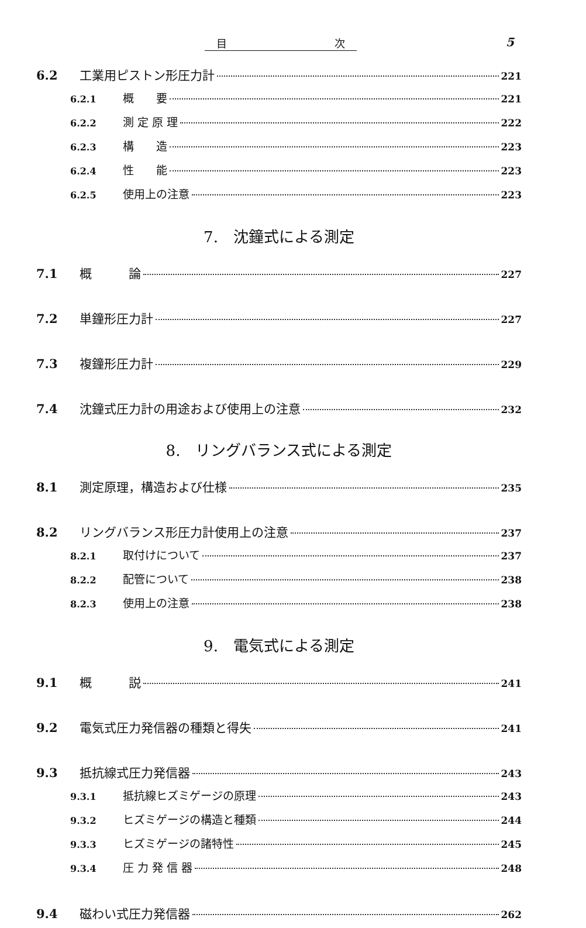目 次 5
6.2 工業用ピストン形圧力計 221
6.2.1 概　　要 221
6.2.2 測 定 原 理 222
6.2.3 構　　造 223
6.2.4 性　　能 223
6.2.5 使用上の注意 223
7.　沈鐘式による測定
7.1 概　　　論 227
7.2 単鐘形圧力計 227
7.3 複鐘形圧力計 229
7.4 沈鐘式圧力計の用途および使用上の注意 232
8.　リングバランス式による測定
8.1 測定原理，構造および仕様 235
8.2 リングバランス形圧力計使用上の注意 237
8.2.1 取付けについて 237
8.2.2 配管について 238
8.2.3 使用上の注意 238
9.　電気式による測定
9.1 概　　　説 241
9.2 電気式圧力発信器の種類と得失 241
9.3 抵抗線式圧力発信器 243
9.3.1 抵抗線ヒズミゲージの原理 243
9.3.2 ヒズミゲージの構造と種類 244
9.3.3 ヒズミゲージの諸特性 245
9.3.4 圧 力 発 信 器 248
9.4 磁わい式圧力発信器 262